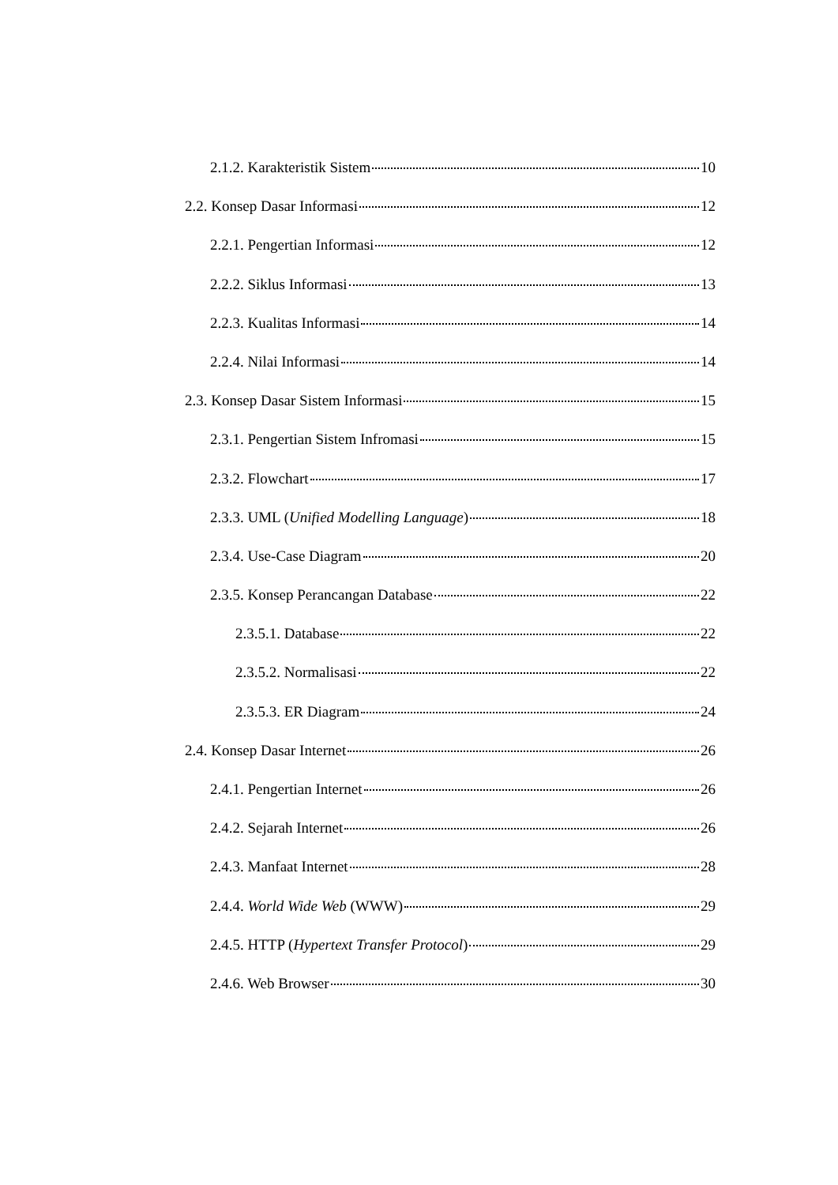2.1.2. Karakteristik Sistem 10
2.2. Konsep Dasar Informasi 12
2.2.1. Pengertian Informasi 12
2.2.2. Siklus Informasi 13
2.2.3. Kualitas Informasi 14
2.2.4. Nilai Informasi 14
2.3. Konsep Dasar Sistem Informasi 15
2.3.1. Pengertian Sistem Infromasi 15
2.3.2. Flowchart 17
2.3.3. UML (Unified Modelling Language) 18
2.3.4. Use-Case Diagram 20
2.3.5. Konsep Perancangan Database 22
2.3.5.1. Database 22
2.3.5.2. Normalisasi 22
2.3.5.3. ER Diagram 24
2.4. Konsep Dasar Internet 26
2.4.1. Pengertian Internet 26
2.4.2. Sejarah Internet 26
2.4.3. Manfaat Internet 28
2.4.4. World Wide Web (WWW) 29
2.4.5. HTTP (Hypertext Transfer Protocol) 29
2.4.6. Web Browser 30